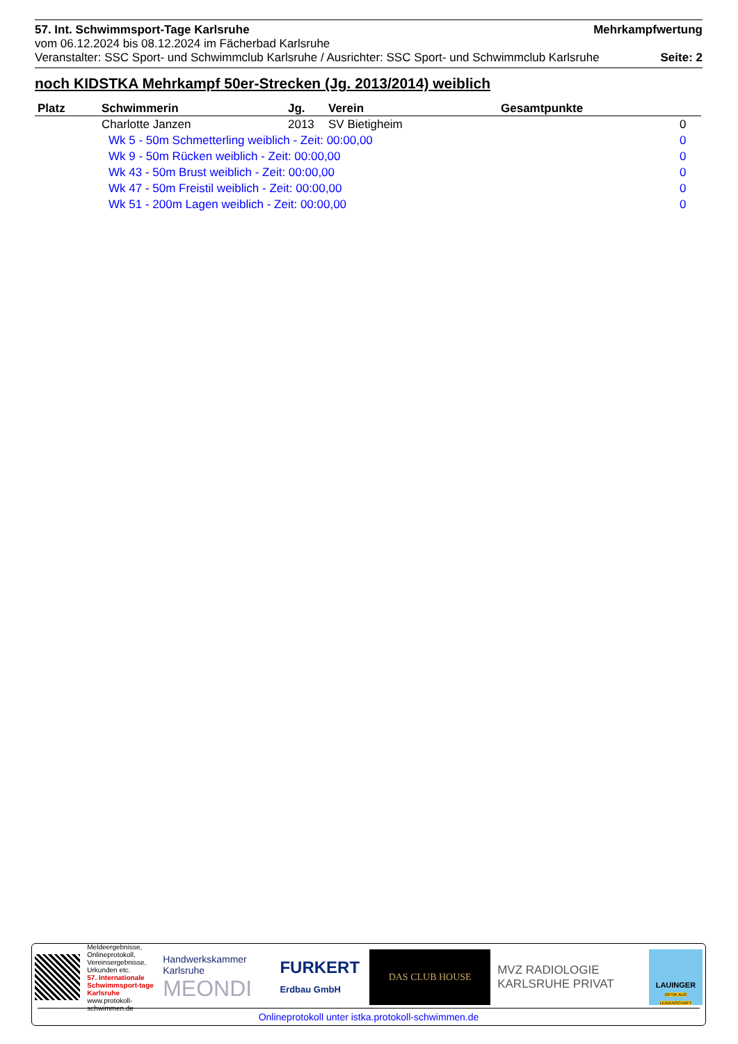57. Int. Schwimmsport-Tage Karlsruhe Mehrkampfwertung
vom 06.12.2024 bis 08.12.2024 im Fächerbad Karlsruhe
Veranstalter: SSC Sport- und Schwimmclub Karlsruhe / Ausrichter: SSC Sport- und Schwimmclub Karlsruhe Seite: 2
noch KIDSTKA Mehrkampf 50er-Strecken (Jg. 2013/2014) weiblich
| Platz | Schwimmerin | Jg. | Verein | Gesamtpunkte | |
| --- | --- | --- | --- | --- | --- |
| | Charlotte Janzen | 2013 | SV Bietigheim | 0 | |
| | Wk 5 - 50m Schmetterling weiblich - Zeit: 00:00,00 | | | 0 | |
| | Wk 9 - 50m Rücken weiblich - Zeit: 00:00,00 | | | 0 | |
| | Wk 43 - 50m Brust weiblich - Zeit: 00:00,00 | | | 0 | |
| | Wk 47 - 50m Freistil weiblich - Zeit: 00:00,00 | | | 0 | |
| | Wk 51 - 200m Lagen weiblich - Zeit: 00:00,00 | | | 0 | |
Meldeergebnisse, Onlineprotokoll, Vereinsergebnisse, Urkunden etc.
57. Internationale Schwimmsport-tage Karlsruhe
www.protokoll-schwimmen.de
Handwerkskammer Karlsruhe
MEONDI
FURKERT
Erdbau GmbH
DAS CLUB HOUSE
MVZ RADIOLOGIE
KARLSRUHE PRIVAT
LAUINGER
OPTIK AUS LEIDENSCHAFT
Onlineprotokoll unter istka.protokoll-schwimmen.de